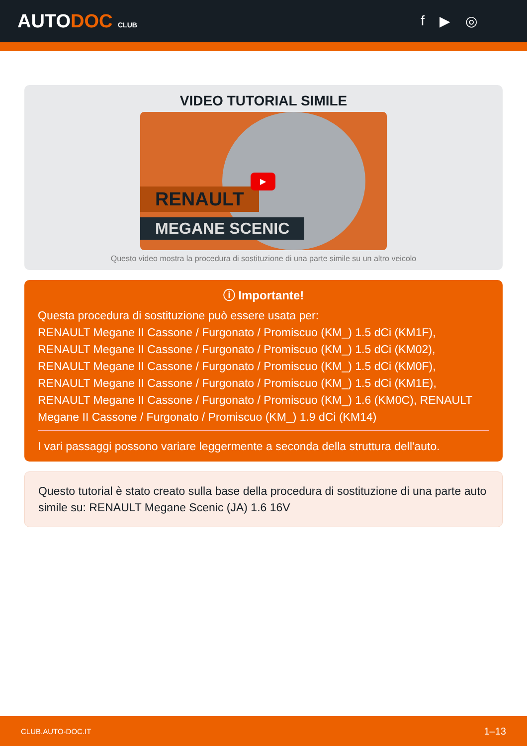AUTODOC CLUB
f ▶ ◎
VIDEO TUTORIAL SIMILE
RENAULT
MEGANE SCENIC
▶
Questo video mostra la procedura di sostituzione di una parte simile su un altro veicolo
ⓘ Importante!
Questa procedura di sostituzione può essere usata per:
RENAULT Megane II Cassone / Furgonato / Promiscuo (KM_) 1.5 dCi (KM1F), RENAULT Megane II Cassone / Furgonato / Promiscuo (KM_) 1.5 dCi (KM02), RENAULT Megane II Cassone / Furgonato / Promiscuo (KM_) 1.5 dCi (KM0F), RENAULT Megane II Cassone / Furgonato / Promiscuo (KM_) 1.5 dCi (KM1E), RENAULT Megane II Cassone / Furgonato / Promiscuo (KM_) 1.6 (KM0C), RENAULT Megane II Cassone / Furgonato / Promiscuo (KM_) 1.9 dCi (KM14)
I vari passaggi possono variare leggermente a seconda della struttura dell'auto.
Questo tutorial è stato creato sulla base della procedura di sostituzione di una parte auto simile su: RENAULT Megane Scenic (JA) 1.6 16V
CLUB.AUTO-DOC.IT 1–13